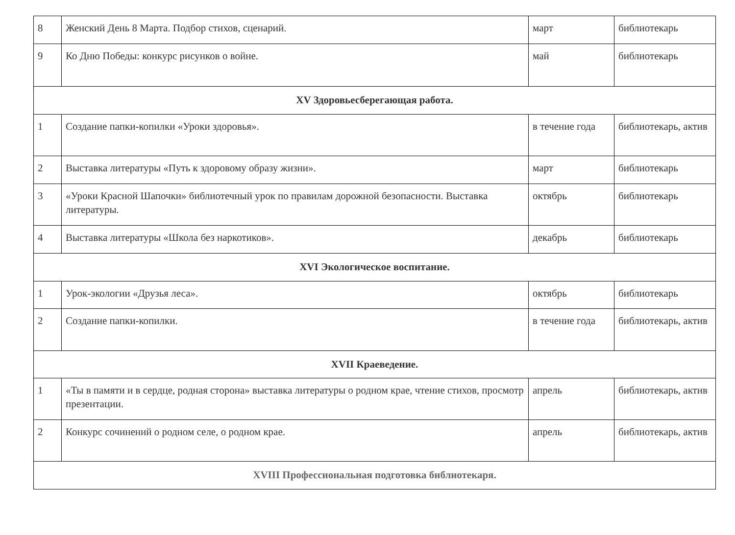| 8 | Женский День 8 Марта. Подбор стихов, сценарий. | март | библиотекарь |
| 9 | Ко Дню Победы: конкурс рисунков о войне. | май | библиотекарь |
| XV Здоровьесберегающая работа. | | | |
| 1 | Создание папки-копилки «Уроки здоровья». | в течение года | библиотекарь, актив |
| 2 | Выставка литературы «Путь к здоровому образу жизни». | март | библиотекарь |
| 3 | «Уроки Красной Шапочки» библиотечный урок по правилам дорожной безопасности. Выставка литературы. | октябрь | библиотекарь |
| 4 | Выставка литературы «Школа без наркотиков». | декабрь | библиотекарь |
| XVI Экологическое воспитание. | | | |
| 1 | Урок-экологии «Друзья леса». | октябрь | библиотекарь |
| 2 | Создание папки-копилки. | в течение года | библиотекарь, актив |
| XVII Краеведение. | | | |
| 1 | «Ты в памяти и в сердце, родная сторона» выставка литературы о родном крае, чтение стихов, просмотр презентации. | апрель | библиотекарь, актив |
| 2 | Конкурс сочинений о родном селе, о родном крае. | апрель | библиотекарь, актив |
| XVIII Профессиональная подготовка библиотекаря. | | | |